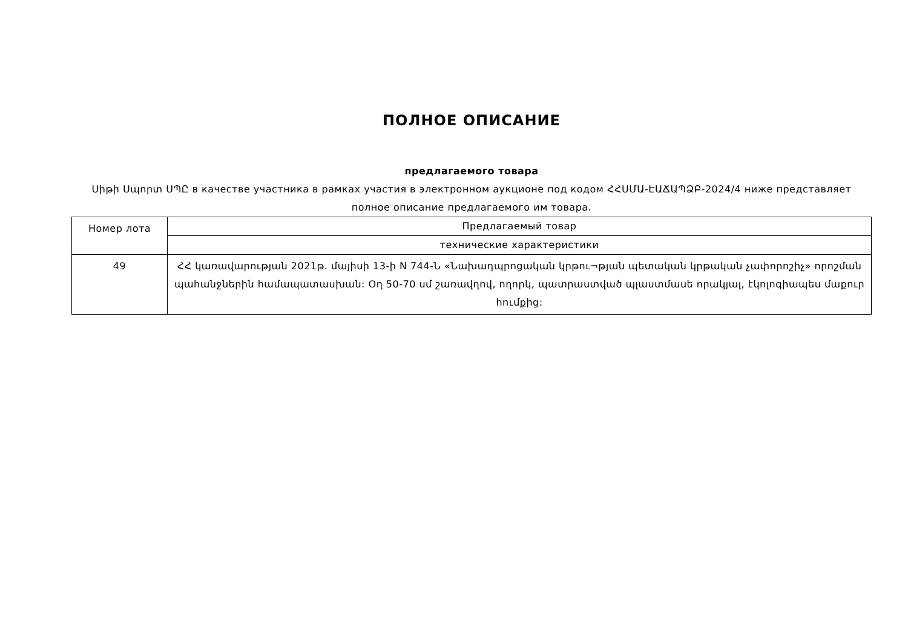ПОЛНОЕ ОПИСАНИЕ
предлагаемого товара
Սիթի Սպորտ ՍՊԸ в качестве участника в рамках участия в электронном аукционе под кодом ՀՀՍՄԱ-ԷԱՃԱՊՁԲ-2024/4 ниже представляет полное описание предлагаемого им товара.
| Номер лота | Предлагаемый товар |
| | технические характеристики |
| 49 | ՀՀ կառավարության 2021թ. մայիսի 13-ի N 744-Ն «Նախադպրոցական կրթու¬թյան պետական կրթական չափորոշիչ» որոշման պահանջներին համապատասխան: Օղ 50-70 սմ շառավղով, ողորկ, պատրաստված պլաստմասե որակյալ, էկոլոգիապես մաքուր հումքից: |